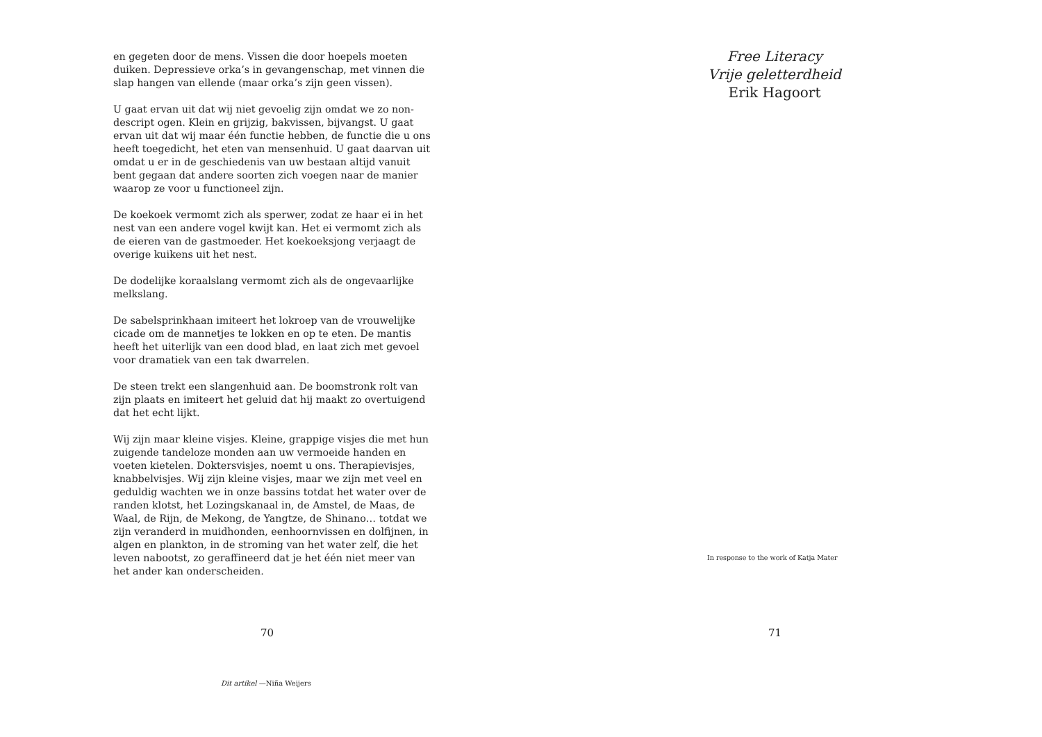en gegeten door de mens. Vissen die door hoepels moeten duiken. Depressieve orka’s in gevangenschap, met vinnen die slap hangen van ellende (maar orka’s zijn geen vissen).
U gaat ervan uit dat wij niet gevoelig zijn omdat we zo non­descript ogen. Klein en grijzig, bakvissen, bijvangst. U gaat ervan uit dat wij maar één functie hebben, de functie die u ons heeft toegedicht, het eten van mensenhuid. U gaat daarvan uit omdat u er in de geschiedenis van uw bestaan altijd vanuit bent gegaan dat andere soorten zich voegen naar de manier waarop ze voor u functioneel zijn.
De koekoek vermomt zich als sperwer, zodat ze haar ei in het nest van een andere vogel kwijt kan. Het ei vermomt zich als de eieren van de gastmoeder. Het koekoeksjong verjaagt de overige kuikens uit het nest.
De dodelijke koraalslang vermomt zich als de ongevaarlijke melkslang.
De sabelsprinkhaan imiteert het lokroep van de vrouwelijke cicade om de mannetjes te lokken en op te eten. De mantis heeft het uiterlijk van een dood blad, en laat zich met gevoel voor dramatiek van een tak dwarrelen.
De steen trekt een slangenhuid aan. De boomstronk rolt van zijn plaats en imiteert het geluid dat hij maakt zo overtui­gend dat het echt lijkt.
Wij zijn maar kleine visjes. Kleine, grappige visjes die met hun zuigende tandeloze monden aan uw vermoeide handen en voeten kietelen. Doktersvisjes, noemt u ons. Therapievis­jes, knabbelvisjes. Wij zijn kleine visjes, maar we zijn met veel en geduldig wachten we in onze bassins totdat het water over de randen klotst, het Lozingskanaal in, de Amstel, de Maas, de Waal, de Rijn, de Mekong, de Yangtze, de Shinano… totdat we zijn veranderd in muidhonden, eenhoornvissen en dolfijnen, in algen en plankton, in de stroming van het water zelf, die het leven nabootst, zo geraffineerd dat je het één niet meer van het ander kan onderscheiden.
70
Dit artikel —Niña Weijers
Free Literacy
Vrije geletterdheid
Erik Hagoort
In response to the work of Katja Mater
71